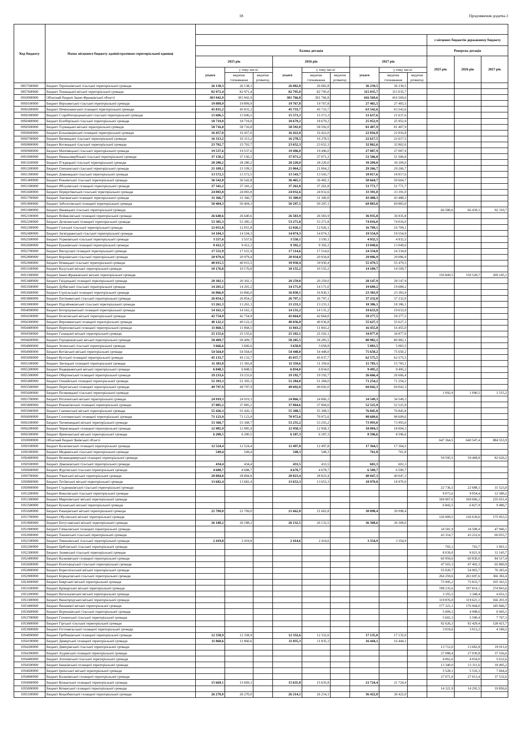18 Продовження додатка 2
| Код бюджету | Назва місцевого бюджету адміністративно-територіальної одиниці | | | | | | | | | | | | |
| --- | --- | --- | --- | --- | --- | --- | --- | --- | --- | --- | --- | --- | --- |
| | | | | | | | | | | | з місцевих бюджетів державному бюджету | | |
| | | Базова дотація | | | | | | | | | Реверсна дотація | | |
| | | 2025 рік | | | 2026 рік | | | 2027 рік | | | 2025 рік | 2026 рік | 2027 рік |
| | | усього | у тому числі: | | усього | у тому числі: | | усього | у тому числі: | | | | |
| | | | видатки споживання | видатки розвитку | | видатки споживання | видатки розвитку | | видатки споживання | видатки розвитку | | | |
| 0857500000 | Бюджет Терпіннівської сільської територіальної громади | 26 138,3 | 26 138,3 | | 26 082,8 | 26 082,8 | | 36 239,5 | 36 239,5 | | | | |
| 0857600000 | Бюджет Токмацької міської територіальної громади | 82 971,4 | 82 971,4 | | 82 795,0 | 82 795,0 | | 115 035,7 | 115 035,7 | | | | |
| 0910000000 | Обласний бюджет Івано-Франківської області | 303 942,9 | 303 942,9 | | 301 766,8 | 301 766,8 | | 416 569,6 | 416 569,6 | | | | |
| 0950100000 | Бюджет Верхнянської сільської територіальної громади | 19 809,9 | 19 809,9 | | 19 767,8 | 19 767,8 | | 27 465,5 | 27 465,5 | | | | |
| 0950200000 | Бюджет Печеніжинської селищної територіальної громади | 45 831,2 | 45 831,2 | | 45 733,7 | 45 733,7 | | 63 542,6 | 63 542,6 | | | | |
| 0950300000 | Бюджет Старобогородчанської сільської територіальної громади | 15 606,5 | 15 606,5 | | 15 573,3 | 15 573,3 | | 21 637,6 | 21 637,6 | | | | |
| 0950400000 | Бюджет Білоберізької сільської територіальної громади | 18 719,0 | 18 719,0 | | 18 679,2 | 18 679,2 | | 25 952,9 | 25 952,9 | | | | |
| 0950500000 | Бюджет Тлумацької міської територіальної громади | 58 716,8 | 58 716,8 | | 58 592,0 | 58 592,0 | | 81 407,9 | 81 407,9 | | | | |
| 0950600000 | Бюджет Більшівцівської селищної територіальної громади | 16 457,0 | 16 457,0 | | 16 422,0 | 16 422,0 | | 22 816,8 | 22 816,8 | | | | |
| 0950700000 | Бюджет Витвицької сільської територіальної громади | 16 313,2 | 16 313,2 | | 16 278,5 | 16 278,5 | | 22 617,5 | 22 617,5 | | | | |
| 0950800000 | Бюджет Космацької сільської територіальної громади | 23 702,7 | 23 702,7 | | 23 652,3 | 23 652,3 | | 32 862,6 | 32 862,6 | | | | |
| 0950900000 | Бюджет Матеївецької сільської територіальної громади | 19 537,6 | 19 537,6 | | 19 496,0 | 19 496,0 | | 27 087,9 | 27 087,9 | | | | |
| 0951000000 | Бюджет Нижньовербізької сільської територіальної громади | 37 150,2 | 37 150,2 | | 37 071,2 | 37 071,2 | | 51 506,8 | 51 506,8 | | | | |
| 0951100000 | Бюджет П’ядицької сільської територіальної громади | 28 280,2 | 28 280,2 | | 28 220,0 | 28 220,0 | | 39 209,0 | 39 209,0 | | | | |
| 0951200000 | Бюджет Олешанської сільської територіальної громади | 21 109,1 | 21 109,1 | | 21 064,2 | 21 064,2 | | 29 266,7 | 29 266,7 | | | | |
| 0951300000 | Бюджет Дзвиняцької сільської територіальної громади | 13 572,5 | 13 572,5 | | 13 543,7 | 13 543,7 | | 18 817,6 | 18 817,6 | | | | |
| 0951400000 | Бюджет Рожнівської сільської територіальної громади | 36 542,8 | 36 542,8 | | 36 465,1 | 36 465,1 | | 50 664,7 | 50 664,7 | | | | |
| 0951500000 | Бюджет Яблунівської селищної територіальної громади | 37 341,2 | 37 341,2 | | 37 261,8 | 37 261,8 | | 51 771,7 | 51 771,7 | | | | |
| 0951600000 | Бюджет Перерісlянської сільської територіальної громади | 24 083,8 | 24 083,8 | | 24 032,6 | 24 032,6 | | 33 391,0 | 33 391,0 | | | | |
| 0951700000 | Бюджет Ланчинської селищної територіальної громади | 31 366,7 | 31 366,7 | | 31 300,0 | 31 300,0 | | 43 488,3 | 43 488,3 | | | | |
| 0951800000 | Бюджет Заболотівської селищної територіальної громади | 50 404,3 | 50 404,3 | | 50 297,1 | 50 297,1 | | 69 883,0 | 69 883,0 | | | | |
| 0951900000 | Бюджет Ямницької сільської територіальної громади | | | | | | | | | | 66 580,6 | 66 439,1 | 92 310,7 |
| 0952100000 | Бюджет Войнилівської селищної територіальної громади | 26 640,6 | 26 640,6 | | 26 583,9 | 26 583,9 | | 36 935,8 | 36 935,8 | | | | |
| 0952200000 | Бюджет Делятинської селищної територіальної громади | 53 385,3 | 53 385,3 | | 53 271,8 | 53 271,8 | | 74 016,0 | 74 016,0 | | | | |
| 0952300000 | Бюджет Спаської сільської територіальної громади | 12 051,8 | 12 051,8 | | 12 026,1 | 12 026,1 | | 16 709,1 | 16 709,1 | | | | |
| 0952400000 | Бюджет Загвізднянської сільської територіальної громади | 14 104,3 | 14 104,3 | | 14 074,3 | 14 074,3 | | 19 554,9 | 19 554,9 | | | | |
| 0952500000 | Бюджет Угринівської сільської територіальної громади | 3 557,6 | 3 557,6 | | 3 550,1 | 3 550,1 | | 4 932,5 | 4 932,5 | | | | |
| 0952600000 | Бюджет Букачівської селищної територіальної громади | 9 412,3 | 9 412,3 | | 9 392,2 | 9 392,2 | | 13 049,6 | 13 049,6 | | | | |
| 0952700000 | Бюджет Вигодської селищної територіальної громади | 17 551,9 | 17 551,9 | | 17 514,6 | 17 514,6 | | 24 334,8 | 24 334,8 | | | | |
| 0952800000 | Бюджет Коршівської сільської територіальної громади | 20 979,4 | 20 979,4 | | 20 934,8 | 20 934,8 | | 29 086,9 | 29 086,9 | | | | |
| 0952900000 | Бюджет Новицької сільської територіальної громади | 40 015,5 | 40 015,5 | | 39 930,4 | 39 930,4 | | 55 479,5 | 55 479,5 | | | | |
| 0953100000 | Бюджет Калуської міської територіальної громади | 10 176,8 | 10 176,8 | | 10 155,2 | 10 155,2 | | 14 109,7 | 14 109,7 | | | | |
| 0953300000 | Бюджет Івано-Франківської міської територіальної громади | | | | | | | | | | 150 849,5 | 150 528,7 | 209 145,1 |
| 0953400000 | Бюджет Гвіздецької селищної територіальної громади | 20 302,1 | 20 302,1 | | 20 259,0 | 20 259,0 | | 28 147,9 | 28 147,9 | | | | |
| 0953500000 | Бюджет Дубівської сільської територіальної громади | 14 201,2 | 14 201,2 | | 14 171,0 | 14 171,0 | | 19 689,2 | 19 689,2 | | | | |
| 0953600000 | Бюджет Єзупільської селищної територіальної громади | 16 866,0 | 16 866,0 | | 16 830,1 | 16 830,1 | | 23 383,9 | 23 383,9 | | | | |
| 0953800000 | Бюджет Пасічнянської сільської територіальної громади | 26 854,2 | 26 854,2 | | 26 797,1 | 26 797,1 | | 37 232,0 | 37 232,0 | | | | |
| 0953900000 | Бюджет Підгайчиківської сільської територіальної громади | 13 261,3 | 13 261,3 | | 13 233,1 | 13 233,1 | | 18 386,1 | 18 386,1 | | | | |
| 0954000000 | Бюджет Богородчанської селищної територіальної громади | 14 161,3 | 14 161,3 | | 14 131,2 | 14 131,2 | | 19 633,9 | 19 633,9 | | | | |
| 0954100000 | Бюджет Болехівської міської територіальної громади | 42 754,9 | 42 754,9 | | 42 664,0 | 42 664,0 | | 59 277,5 | 59 277,5 | | | | |
| 0954300000 | Бюджет Верховинської селищної територіальної громади | 40 122,2 | 40 122,2 | | 40 036,8 | 40 036,8 | | 55 627,3 | 55 627,3 | | | | |
| 0954400000 | Бюджет Ворохтянської селищної територіальної громади | 11 868,5 | 11 868,5 | | 11 843,2 | 11 843,2 | | 16 455,0 | 16 455,0 | | | | |
| 0954500000 | Бюджет Галицької міської територіальної громади | 25 155,6 | 25 155,6 | | 25 102,1 | 25 102,1 | | 34 877,0 | 34 877,0 | | | | |
| 0954600000 | Бюджет Городенківської міської територіальної громади | 58 409,7 | 58 409,7 | | 58 285,5 | 58 285,5 | | 80 982,1 | 80 982,1 | | | | |
| 0954800000 | Бюджет Зеленської сільської територіальної громади | 3 666,6 | 3 666,6 | | 3 658,8 | 3 658,8 | | 5 083,5 | 5 083,5 | | | | |
| 0954900000 | Бюджет Косівської міської територіальної громади | 54 564,0 | 54 564,0 | | 54 448,0 | 54 448,0 | | 75 650,2 | 75 650,2 | | | | |
| 0955000000 | Бюджет Кутської селищної територіальної громади | 45 133,7 | 45 133,7 | | 45 037,7 | 45 037,7 | | 62 575,5 | 62 575,5 | | | | |
| 0955100000 | Бюджет Лисецької селищної територіальної громади | 11 383,8 | 11 383,8 | | 11 359,6 | 11 359,6 | | 15 783,1 | 15 783,1 | | | | |
| 0955200000 | Бюджет Надвірнянської міської територіальної громади | 6 848,5 | 6 848,5 | | 6 834,0 | 6 834,0 | | 9 495,2 | 9 495,2 | | | | |
| 0955300000 | Бюджет Обертинської селищної територіальної громади | 19 233,6 | 19 233,6 | | 19 192,7 | 19 192,7 | | 26 666,4 | 26 666,4 | | | | |
| 0955400000 | Бюджет Отинійської селищної територіальної громади | 51 393,3 | 51 393,3 | | 51 284,0 | 51 284,0 | | 71 254,2 | 71 254,2 | | | | |
| 0955500000 | Бюджет Перегінської селищної територіальної громади | 49 797,9 | 49 797,9 | | 49 692,0 | 49 692,0 | | 69 042,3 | 69 042,3 | | | | |
| 0955600000 | Бюджет Поляницької сільської територіальної громади | | | | | | | | | | 1 092,9 | 1 090,5 | 1 515,2 |
| 0955700000 | Бюджет Рогатинської міської територіальної громади | 24 919,3 | 24 919,3 | | 24 866,3 | 24 866,3 | | 34 549,3 | 34 549,3 | | | | |
| 0955800000 | Бюджет Рожнятівської селищної територіальної громади | 37 885,2 | 37 885,2 | | 37 804,6 | 37 804,6 | | 52 525,9 | 52 525,9 | | | | |
| 0955900000 | Бюджет Снятинської міської територіальної громади | 55 426,3 | 55 426,3 | | 55 308,5 | 55 308,5 | | 76 845,8 | 76 845,8 | | | | |
| 0956000000 | Бюджет Солотвинської селищної територіальної громади | 71 123,9 | 71 123,9 | | 70 972,6 | 70 972,6 | | 98 609,6 | 98 609,6 | | | | |
| 0956100000 | Бюджет Тисменицької міської територіальної громади | 53 368,7 | 53 368,7 | | 53 255,2 | 53 255,2 | | 73 993,0 | 73 993,0 | | | | |
| 0956200000 | Бюджет Чернелицької селищної територіальної громади | 12 985,9 | 12 985,9 | | 12 958,3 | 12 958,3 | | 18 004,3 | 18 004,3 | | | | |
| 0956300000 | Бюджет Яремчанської міської територіальної громади | 6 200,5 | 6 200,5 | | 6 187,3 | 6 187,3 | | 8 596,6 | 8 596,6 | | | | |
| 1010000000 | Обласний бюджет Київської області | | | | | | | | | | 647 364,5 | 640 547,4 | 884 553,9 |
| 1050100000 | Бюджет Калитянської селищної територіальної громади | 12 524,4 | 12 524,4 | | 12 497,8 | 12 497,8 | | 17 364,5 | 17 364,5 | | | | |
| 1050300000 | Бюджет Медвинської сільської територіальної громади | 549,4 | 549,4 | | 548,3 | 548,3 | | 761,8 | 761,8 | | | | |
| 1050400000 | Бюджет Великодимерської селищної територіальної громади | | | | | | | | | | 59 595,5 | 59 468,8 | 82 626,2 |
| 1050500000 | Бюджет Дівичківської сільської територіальної громади | 434,4 | 434,4 | | 433,5 | 433,5 | | 602,3 | 602,3 | | | | |
| 1050600000 | Бюджет Фурсівської сільської територіальної громади | 4 688,7 | 4 688,7 | | 4 678,7 | 4 678,7 | | 6 500,7 | 6 500,7 | | | | |
| 1050700000 | Бюджет Узинської міської територіальної громади | 28 884,8 | 28 884,8 | | 28 823,4 | 28 823,4 | | 40 047,3 | 40 047,3 | | | | |
| 1050800000 | Бюджет Тетіївської міської територіальної громади | 13 682,4 | 13 682,4 | | 13 653,3 | 13 653,3 | | 18 970,0 | 18 970,0 | | | | |
| 1050900000 | Бюджет Студениківської сільської територіальної громади | | | | | | | | | | 22 736,5 | 22 688,1 | 31 523,0 |
| 1051200000 | Бюджет Ковалівської сільської територіальної громади | | | | | | | | | | 9 073,6 | 9 054,4 | 12 580,2 |
| 1051300000 | Бюджет Миронівської міської територіальної громади | | | | | | | | | | 169 967,6 | 169 606,2 | 235 651,4 |
| 1051500000 | Бюджет Бучанської міської територіальної громади | | | | | | | | | | 6 842,5 | 6 827,9 | 9 486,7 |
| 1051600000 | Бюджет Ржищівської міської територіальної громади | 21 709,0 | 21 709,0 | | 21 662,8 | 21 662,8 | | 30 098,4 | 30 098,4 | | | | |
| 1051700000 | Бюджет Обухівської міської територіальної громади | | | | | | | | | | 126 909,5 | 126 639,6 | 175 953,5 |
| 1051800000 | Бюджет Богуславської міської територіальної громади | 26 188,2 | 26 188,2 | | 26 132,5 | 26 132,5 | | 36 308,6 | 36 308,6 | | | | |
| 1051900000 | Бюджет Глевахівської селищної територіальної громади | | | | | | | | | | 34 581,9 | 34 508,4 | 47 946,1 |
| 1052000000 | Бюджет Ташанської сільської територіальної громади | | | | | | | | | | 43 314,7 | 43 222,6 | 60 053,7 |
| 1052100000 | Бюджет Томашівської сільської територіальної громади | 2 419,8 | 2 419,8 | | 2 414,6 | 2 414,6 | | 3 354,9 | 3 354,9 | | | | |
| 1052200000 | Бюджет Циблівської сільської територіальної громади | | | | | | | | | | 765,3 | 763,7 | 1 061,1 |
| 1052300000 | Бюджет Зазимської сільської територіальної громади | | | | | | | | | | 8 039,0 | 8 021,9 | 11 145,7 |
| 1052400000 | Бюджет Калинівської селищної територіальної громади | | | | | | | | | | 60 959,6 | 60 830,0 | 84 517,4 |
| 1052600000 | Бюджет Білогородської сільської територіальної громади | | | | | | | | | | 47 503,3 | 47 402,3 | 65 860,9 |
| 1052800000 | Бюджет Бориспільської міської територіальної громади | | | | | | | | | | 55 020,7 | 54 903,7 | 76 283,4 |
| 1052900000 | Бюджет Борщагівської сільської територіальної громади | | | | | | | | | | 264 259,6 | 263 697,6 | 366 382,4 |
| 1053000000 | Бюджет Боярської міської територіальної громади | | | | | | | | | | 75 995,2 | 75 833,7 | 105 363,5 |
| 1053100000 | Бюджет Броварської міської територіальної громади | | | | | | | | | | 198 235,6 | 197 814,1 | 274 843,6 |
| 1053200000 | Бюджет Васильківської міської територіальної громади | | | | | | | | | | 3 355,5 | 3 348,4 | 4 652,3 |
| 1053300000 | Бюджет Вишгородської міської територіальної громади | | | | | | | | | | 119 876,0 | 119 621,1 | 166 201,9 |
| 1053400000 | Бюджет Вишневої міської територіальної громади | | | | | | | | | | 177 321,1 | 176 944,0 | 245 846,7 |
| 1053600000 | Бюджет Воронківської сільської територіальної громади | | | | | | | | | | 5 009,3 | 4 998,6 | 6 945,1 |
| 1053700000 | Бюджет Гатненської сільської територіальної громади | | | | | | | | | | 5 602,3 | 5 590,4 | 7 767,3 |
| 1053800000 | Бюджет Гірської сільської територіальної громади | | | | | | | | | | 92 626,3 | 92 429,4 | 128 421,7 |
| 1053900000 | Бюджет Гостомельської селищної територіальної громади | | | | | | | | | | 3 019,6 | 3 013,2 | 4 186,5 |
| 1054000000 | Бюджет Гребінківської селищної територіальної громади | 12 358,9 | 12 358,9 | | 12 332,6 | 12 332,6 | | 17 135,0 | 17 135,0 | | | | |
| 1054100000 | Бюджет Димерської селищної територіальної громади | 11 860,6 | 11 860,6 | | 11 835,3 | 11 835,3 | | 16 444,1 | 16 444,1 | | | | |
| 1054200000 | Бюджет Дмитрівської сільської територіальної громади | | | | | | | | | | 13 712,0 | 13 682,8 | 19 011,0 |
| 1054300000 | Бюджет Згурівської селищної територіальної громади | | | | | | | | | | 27 088,4 | 27 030,8 | 37 556,6 |
| 1054400000 | Бюджет Золочівської сільської територіальної громади | | | | | | | | | | 4 062,6 | 4 054,0 | 5 632,6 |
| 1054500000 | Бюджет Іванківської селищної територіальної громади | | | | | | | | | | 13 340,0 | 13 311,6 | 18 495,2 |
| 1054600000 | Бюджет Ірпінської міської територіальної громади | | | | | | | | | | 5 528,1 | 5 516,3 | 7 664,4 |
| 1054800000 | Бюджет Калинівської селищної територіальної громади | | | | | | | | | | 27 071,0 | 27 013,4 | 37 532,6 |
| 1054900000 | Бюджет Кожанської селищної територіальної громади | 15 669,1 | 15 669,1 | | 15 635,8 | 15 635,8 | | 21 724,4 | 21 724,4 | | | | |
| 1055000000 | Бюджет Козинської селищної територіальної громади | | | | | | | | | | 14 321,9 | 14 291,5 | 19 856,6 |
| 1055100000 | Бюджет Коцюбинської селищної територіальної громади | 26 270,0 | 26 270,0 | | 26 214,1 | 26 214,1 | | 36 422,0 | 36 422,0 | | | | |